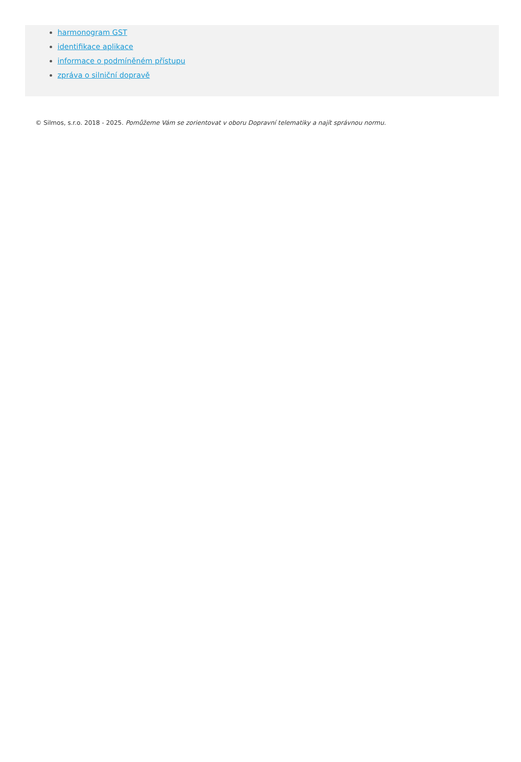harmonogram GST
identifikace aplikace
informace o podmíněném přístupu
zpráva o silniční dopravě
© Silmos, s.r.o. 2018 - 2025. Pomůžeme Vám se zorientovat v oboru Dopravní telematiky a najít správnou normu.